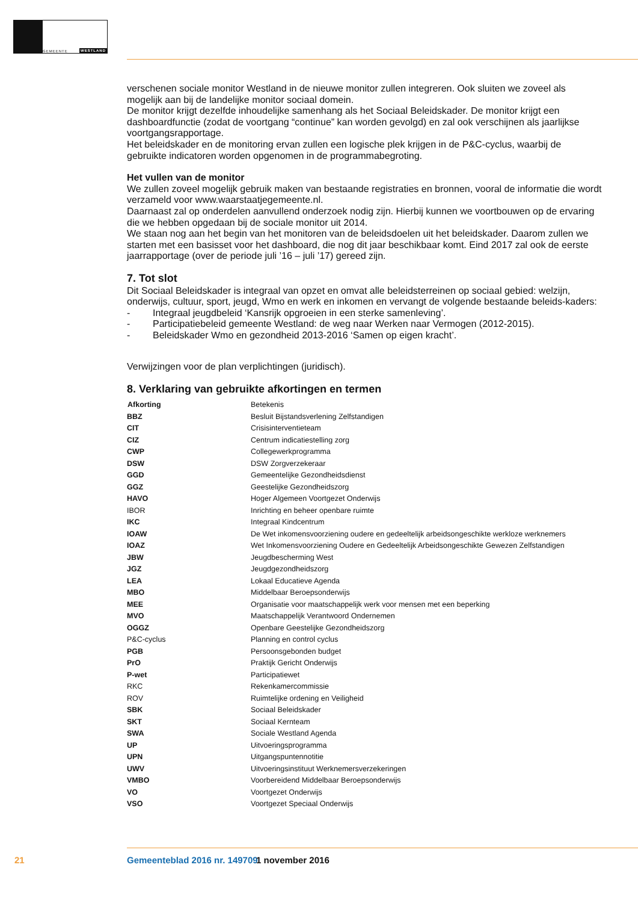GEMEENTE WESTLAND
verschenen sociale monitor Westland in de nieuwe monitor zullen integreren. Ook sluiten we zoveel als mogelijk aan bij de landelijke monitor sociaal domein.
De monitor krijgt dezelfde inhoudelijke samenhang als het Sociaal Beleidskader. De monitor krijgt een dashboardfunctie (zodat de voortgang “continue” kan worden gevolgd) en zal ook verschijnen als jaarlijkse voortgangsrapportage.
Het beleidskader en de monitoring ervan zullen een logische plek krijgen in de P&C-cyclus, waarbij de gebruikte indicatoren worden opgenomen in de programmabegroting.
Het vullen van de monitor
We zullen zoveel mogelijk gebruik maken van bestaande registraties en bronnen, vooral de informatie die wordt verzameld voor www.waarstaatjegemeente.nl.
Daarnaast zal op onderdelen aanvullend onderzoek nodig zijn. Hierbij kunnen we voortbouwen op de ervaring die we hebben opgedaan bij de sociale monitor uit 2014.
We staan nog aan het begin van het monitoren van de beleidsdoelen uit het beleidskader. Daarom zullen we starten met een basisset voor het dashboard, die nog dit jaar beschikbaar komt. Eind 2017 zal ook de eerste jaarrapportage (over de periode juli ’16 – juli ’17) gereed zijn.
7. Tot slot
Dit Sociaal Beleidskader is integraal van opzet en omvat alle beleidsterreinen op sociaal gebied: welzijn, onderwijs, cultuur, sport, jeugd, Wmo en werk en inkomen en vervangt de volgende bestaande beleids-kaders:
- Integraal jeugdbeleid ‘Kansrijk opgroeien in een sterke samenleving’.
- Participatiebeleid gemeente Westland: de weg naar Werken naar Vermogen (2012-2015).
- Beleidskader Wmo en gezondheid 2013-2016 ‘Samen op eigen kracht’.
Verwijzingen voor de plan verplichtingen (juridisch).
8. Verklaring van gebruikte afkortingen en termen
| Afkorting | Betekenis |
| BBZ | Besluit Bijstandsverlening Zelfstandigen |
| CIT | Crisisinterventieteam |
| CIZ | Centrum indicatiestelling zorg |
| CWP | Collegewerkprogramma |
| DSW | DSW Zorgverzekeraar |
| GGD | Gemeentelijke Gezondheidsdienst |
| GGZ | Geestelijke Gezondheidszorg |
| HAVO | Hoger Algemeen Voortgezet Onderwijs |
| IBOR | Inrichting en beheer openbare ruimte |
| IKC | Integraal Kindcentrum |
| IOAW | De Wet inkomensvoorziening oudere en gedeeltelijk arbeidsongeschikte werkloze werknemers |
| IOAZ | Wet Inkomensvoorziening Oudere en Gedeeltelijk Arbeidsongeschikte Gewezen Zelfstandigen |
| JBW | Jeugdbescherming West |
| JGZ | Jeugdgezondheidszorg |
| LEA | Lokaal Educatieve Agenda |
| MBO | Middelbaar Beroepsonderwijs |
| MEE | Organisatie voor maatschappelijk werk voor mensen met een beperking |
| MVO | Maatschappelijk Verantwoord Ondernemen |
| OGGZ | Openbare Geestelijke Gezondheidszorg |
| P&C-cyclus | Planning en control cyclus |
| PGB | Persoonsgebonden budget |
| PrO | Praktijk Gericht Onderwijs |
| P-wet | Participatiewet |
| RKC | Rekenkamercommissie |
| ROV | Ruimtelijke ordening en Veiligheid |
| SBK | Sociaal Beleidskader |
| SKT | Sociaal Kernteam |
| SWA | Sociale Westland Agenda |
| UP | Uitvoeringsprogramma |
| UPN | Uitgangspuntennotitie |
| UWV | Uitvoeringsinstituut Werknemersverzekeringen |
| VMBO | Voorbereidend Middelbaar Beroepsonderwijs |
| VO | Voortgezet Onderwijs |
| VSO | Voortgezet Speciaal Onderwijs |
21 Gemeenteblad 2016 nr. 149709 1 november 2016